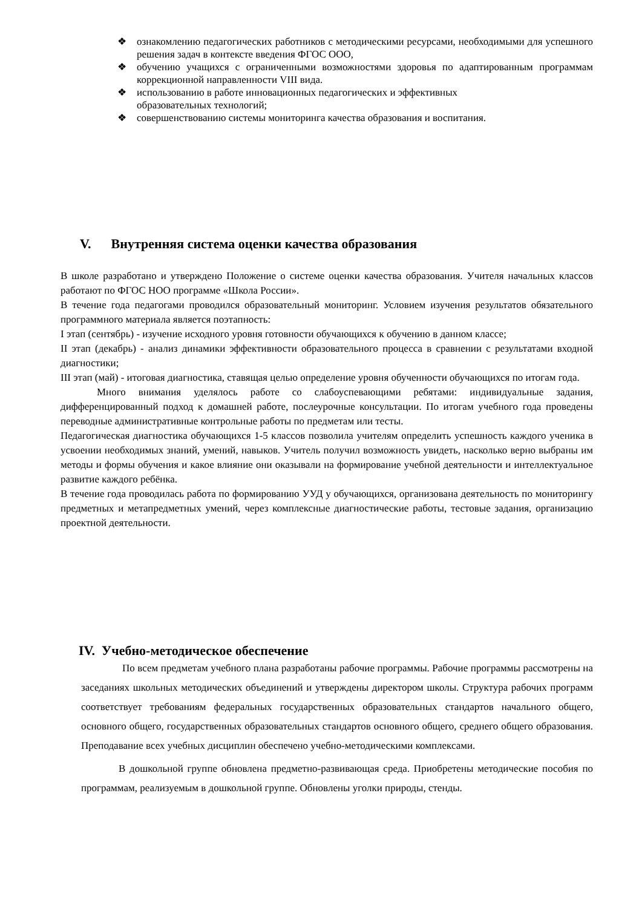❖ ознакомлению педагогических работников с методическими ресурсами, необходимыми для успешного решения задач в контексте введения ФГОС ООО,
❖ обучению учащихся с ограниченными возможностями здоровья по адаптированным программам коррекционной направленности VIII вида.
❖ использованию в работе инновационных педагогических и эффективных
образовательных технологий;
❖ совершенствованию системы мониторинга качества образования и воспитания.
V. Внутренняя система оценки качества образования
В школе разработано и утверждено Положение о системе оценки качества образования. Учителя начальных классов работают по ФГОС НОО программе «Школа России».
В течение года педагогами проводился образовательный мониторинг. Условием изучения результатов обязательного программного материала является поэтапность:
I этап (сентябрь) - изучение исходного уровня готовности обучающихся к обучению в данном классе;
II этап (декабрь) - анализ динамики эффективности образовательного процесса в сравнении с результатами входной диагностики;
III этап (май) - итоговая диагностика, ставящая целью определение уровня обученности обучающихся по итогам года.
Много внимания уделялось работе со слабоуспевающими ребятами: индивидуальные задания, дифференцированный подход к домашней работе, послеурочные консультации. По итогам учебного года проведены переводные административные контрольные работы по предметам или тесты.
Педагогическая диагностика обучающихся 1-5 классов позволила учителям определить успешность каждого ученика в усвоении необходимых знаний, умений, навыков. Учитель получил возможность увидеть, насколько верно выбраны им методы и формы обучения и какое влияние они оказывали на формирование учебной деятельности и интеллектуальное развитие каждого ребёнка.
В течение года проводилась работа по формированию УУД у обучающихся, организована деятельность по мониторингу предметных и метапредметных умений, через комплексные диагностические работы, тестовые задания, организацию проектной деятельности.
IV. Учебно-методическое обеспечение
По всем предметам учебного плана разработаны рабочие программы. Рабочие программы рассмотрены на заседаниях школьных методических объединений и утверждены директором школы. Структура рабочих программ соответствует требованиям федеральных государственных образовательных стандартов начального общего, основного общего, государственных образовательных стандартов основного общего, среднего общего образования. Преподавание всех учебных дисциплин обеспечено учебно-методическими комплексами.
В дошкольной группе обновлена предметно-развивающая среда. Приобретены методические пособия по программам, реализуемым в дошкольной группе. Обновлены уголки природы, стенды.